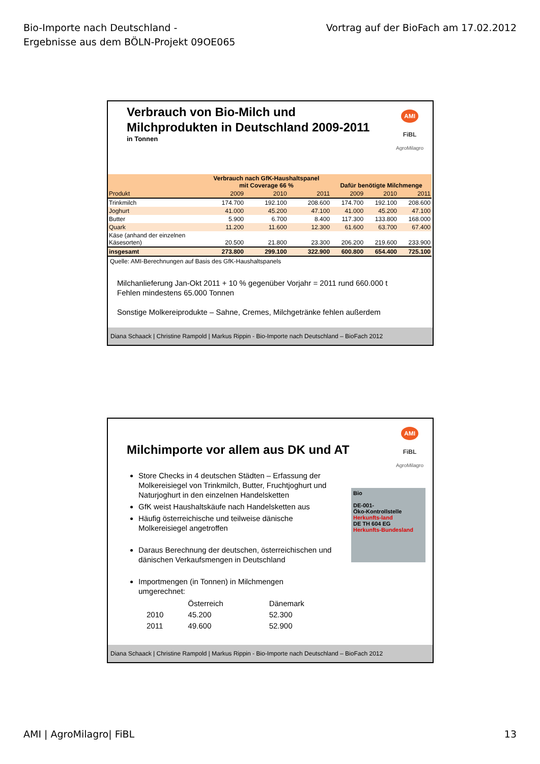Bio-Importe nach Deutschland -
Ergebnisse aus dem BÖLN-Projekt 09OE065
Vortrag auf der BioFach am 17.02.2012
Verbrauch von Bio-Milch und
Milchprodukten in Deutschland 2009-2011
in Tonnen
AMI
FiBL
AgroMilagro
| | Verbrauch nach GfK-Haushaltspanel mit Coverage 66 % | | | Dafür benötigte Milchmenge | | |
| --- | --- | --- | --- | --- | --- | --- |
| Produkt | 2009 | 2010 | 2011 | 2009 | 2010 | 2011 |
| Trinkmilch | 174.700 | 192.100 | 208.600 | 174.700 | 192.100 | 208.600 |
| Joghurt | 41.000 | 45.200 | 47.100 | 41.000 | 45.200 | 47.100 |
| Butter | 5.900 | 6.700 | 8.400 | 117.300 | 133.800 | 168.000 |
| Quark | 11.200 | 11.600 | 12.300 | 61.600 | 63.700 | 67.400 |
| Käse (anhand der einzelnen Käsesorten) | 20.500 | 21.800 | 23.300 | 206.200 | 219.600 | 233.900 |
| insgesamt | 273.800 | 299.100 | 322.900 | 600.800 | 654.400 | 725.100 |
Quelle: AMI-Berechnungen auf Basis des GfK-Haushaltspanels
Milchanlieferung Jan-Okt 2011 + 10 % gegenüber Vorjahr = 2011 rund 660.000 t
Fehlen mindestens 65.000 Tonnen
Sonstige Molkereiprodukte – Sahne, Cremes, Milchgetränke fehlen außerdem
Diana Schaack | Christine Rampold | Markus Rippin - Bio-Importe nach Deutschland – BioFach 2012
Milchimporte vor allem aus DK und AT
AMI
FiBL
AgroMilagro
Bio
DE-001-
Öko-Kontrollstelle
Herkunfts-land
DE TH 604 EG
Herkunfts-Bundesland
Store Checks in 4 deutschen Städten – Erfassung der Molkereisiegel von Trinkmilch, Butter, Fruchtjoghurt und Naturjoghurt in den einzelnen Handelsketten
GfK weist Haushaltskäufe nach Handelsketten aus
Häufig österreichische und teilweise dänische Molkereisiegel angetroffen
Daraus Berechnung der deutschen, österreichischen und dänischen Verkaufsmengen in Deutschland
Importmengen (in Tonnen) in Milchmengen umgerechnet:
| | Österreich | Dänemark |
| 2010 | 45.200 | 52.300 |
| 2011 | 49.600 | 52.900 |
Diana Schaack | Christine Rampold | Markus Rippin - Bio-Importe nach Deutschland – BioFach 2012
AMI | AgroMilagro| FiBL 13